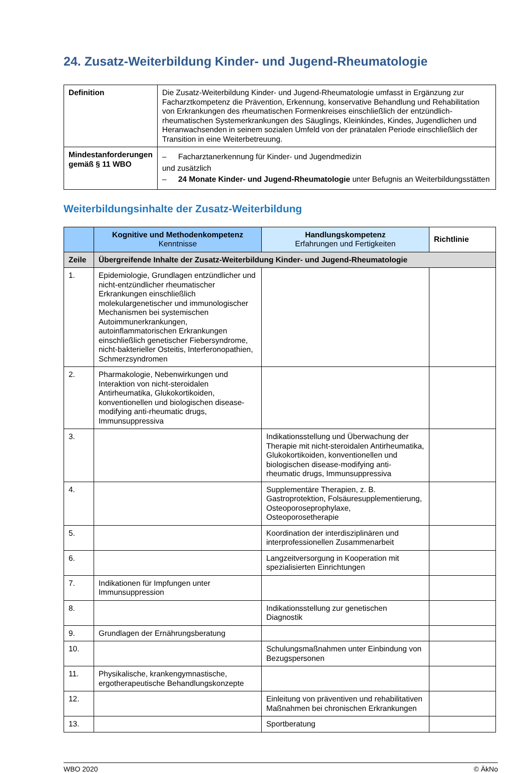24. Zusatz-Weiterbildung Kinder- und Jugend-Rheumatologie
| Definition | Die Zusatz-Weiterbildung Kinder- und Jugend-Rheumatologie umfasst in Ergänzung zur Facharztkompetenz die Prävention, Erkennung, konservative Behandlung und Rehabilitation von Erkrankungen des rheumatischen Formenkreises einschließlich der entzündlich-rheumatischen Systemerkrankungen des Säuglings, Kleinkindes, Kindes, Jugendlichen und Heranwachsenden in seinem sozialen Umfeld von der pränatalen Periode einschließlich der Transition in eine Weiterbetreuung. |
| Mindestanforderungen gemäß § 11 WBO | – Facharztanerkennung für Kinder- und Jugendmedizin und zusätzlich – 24 Monate Kinder- und Jugend-Rheumatologie unter Befugnis an Weiterbildungsstätten |
Weiterbildungsinhalte der Zusatz-Weiterbildung
| | Kognitive und Methodenkompetenz Kenntnisse | Handlungskompetenz Erfahrungen und Fertigkeiten | Richtlinie |
| --- | --- | --- | --- |
| Zeile | Übergreifende Inhalte der Zusatz-Weiterbildung Kinder- und Jugend-Rheumatologie | | |
| 1. | Epidemiologie, Grundlagen entzündlicher und nicht-entzündlicher rheumatischer Erkrankungen einschließlich molekulargenetischer und immunologischer Mechanismen bei systemischen Autoimmunerkrankungen, autoinflammatorischen Erkrankungen einschließlich genetischer Fiebersyndrome, nicht-bakterieller Osteitis, Interferonopathien, Schmerzsyndromen | | |
| 2. | Pharmakologie, Nebenwirkungen und Interaktion von nicht-steroidalen Antirheumatika, Glukokortikoiden, konventionellen und biologischen disease-modifying anti-rheumatic drugs, Immunsuppressiva | | |
| 3. | | Indikationsstellung und Überwachung der Therapie mit nicht-steroidalen Antirheumatika, Glukokortikoiden, konventionellen und biologischen disease-modifying anti-rheumatic drugs, Immunsuppressiva | |
| 4. | | Supplementäre Therapien, z. B. Gastroprotektion, Folsäuresupplementierung, Osteoporoseprophylaxe, Osteoporosetherapie | |
| 5. | | Koordination der interdisziplinären und interprofessionellen Zusammenarbeit | |
| 6. | | Langzeitversorgung in Kooperation mit spezialisierten Einrichtungen | |
| 7. | Indikationen für Impfungen unter Immunsuppression | | |
| 8. | | Indikationsstellung zur genetischen Diagnostik | |
| 9. | Grundlagen der Ernährungsberatung | | |
| 10. | | Schulungsmaßnahmen unter Einbindung von Bezugspersonen | |
| 11. | Physikalische, krankengymnastische, ergotherapeutische Behandlungskonzepte | | |
| 12. | | Einleitung von präventiven und rehabilitativen Maßnahmen bei chronischen Erkrankungen | |
| 13. | | Sportberatung | |
WBO 2020 © ÄkNo